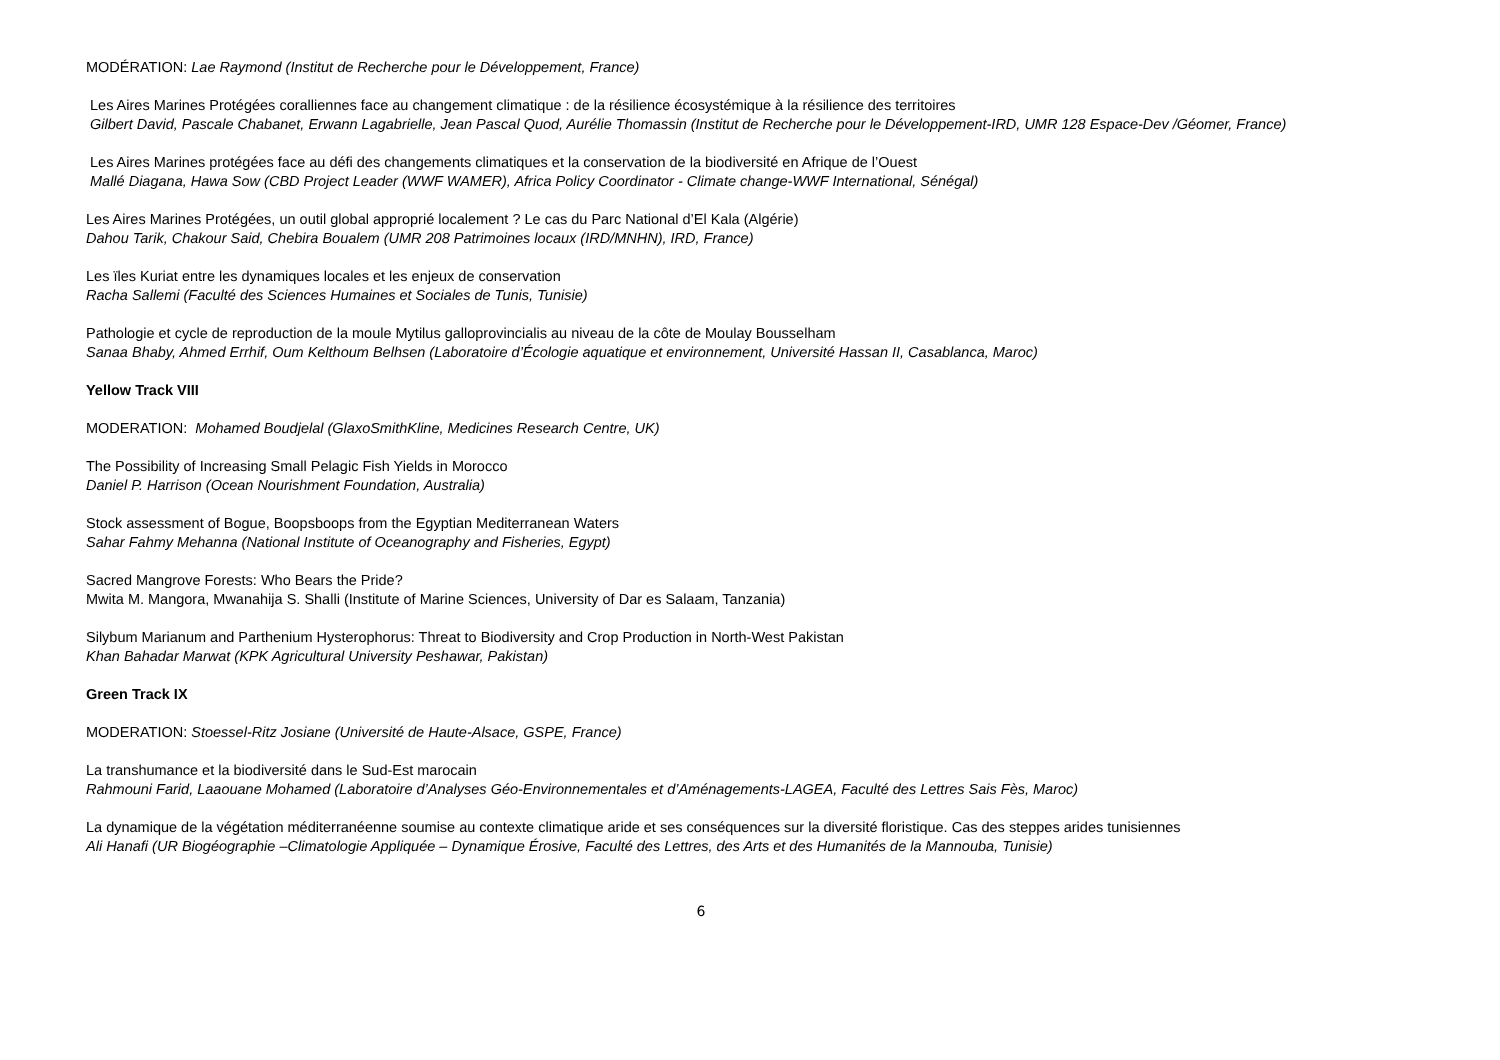MODÉRATION: Lae Raymond (Institut de Recherche pour le Développement, France)
Les Aires Marines Protégées coralliennes face au changement climatique : de la résilience écosystémique à la résilience des territoires
Gilbert David, Pascale Chabanet, Erwann Lagabrielle, Jean Pascal Quod, Aurélie Thomassin (Institut de Recherche pour le Développement-IRD, UMR 128 Espace-Dev /Géomer, France)
Les Aires Marines protégées face au défi des changements climatiques et la conservation de la biodiversité en Afrique de l’Ouest
Mallé Diagana, Hawa Sow (CBD Project Leader (WWF WAMER), Africa Policy Coordinator - Climate change-WWF International, Sénégal)
Les Aires Marines Protégées, un outil global approprié localement ? Le cas du Parc National d’El Kala (Algérie)
Dahou Tarik, Chakour Said, Chebira Boualem (UMR 208 Patrimoines locaux (IRD/MNHN), IRD, France)
Les ïles Kuriat entre les dynamiques locales et les enjeux de conservation
Racha Sallemi (Faculté des Sciences Humaines et Sociales de Tunis, Tunisie)
Pathologie et cycle de reproduction de la moule Mytilus galloprovincialis au niveau de la côte de Moulay Bousselham
Sanaa Bhaby, Ahmed Errhif, Oum Kelthoum Belhsen (Laboratoire d’Écologie aquatique et environnement, Université Hassan II, Casablanca, Maroc)
Yellow Track VIII
MODERATION: Mohamed Boudjelal (GlaxoSmithKline, Medicines Research Centre, UK)
The Possibility of Increasing Small Pelagic Fish Yields in Morocco
Daniel P. Harrison (Ocean Nourishment Foundation, Australia)
Stock assessment of Bogue, Boopsboops from the Egyptian Mediterranean Waters
Sahar Fahmy Mehanna (National Institute of Oceanography and Fisheries, Egypt)
Sacred Mangrove Forests: Who Bears the Pride?
Mwita M. Mangora, Mwanahija S. Shalli (Institute of Marine Sciences, University of Dar es Salaam, Tanzania)
Silybum Marianum and Parthenium Hysterophorus: Threat to Biodiversity and Crop Production in North-West Pakistan
Khan Bahadar Marwat (KPK Agricultural University Peshawar, Pakistan)
Green Track IX
MODERATION: Stoessel-Ritz Josiane (Université de Haute-Alsace, GSPE, France)
La transhumance et la biodiversité dans le Sud-Est marocain
Rahmouni Farid, Laaouane Mohamed (Laboratoire d’Analyses Géo-Environnementales et d’Aménagements-LAGEA, Faculté des Lettres Sais Fès, Maroc)
La dynamique de la végétation méditerranéenne soumise au contexte climatique aride et ses conséquences sur la diversité floristique. Cas des steppes arides tunisiennes
Ali Hanafi (UR Biogéographie –Climatologie Appliquée – Dynamique Érosive, Faculté des Lettres, des Arts et des Humanités de la Mannouba, Tunisie)
6